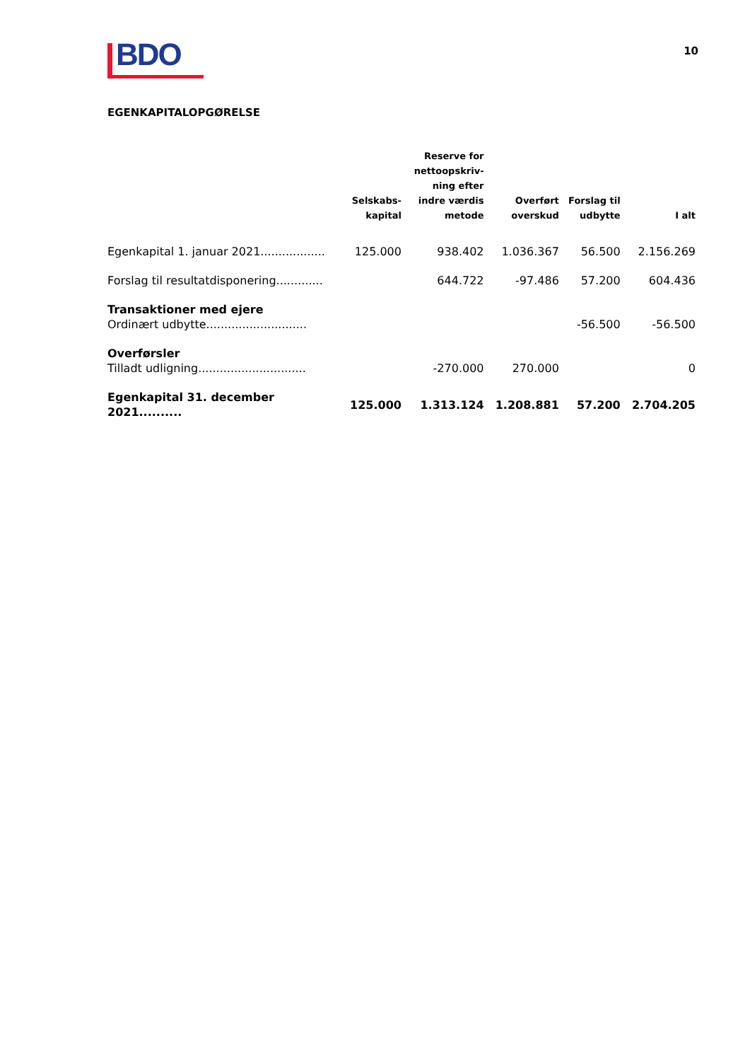BDO
10
EGENKAPITALOPGØRELSE
| | Selskabs- kapital | Reserve for nettoopskriv- ning efter indre værdis metode | Overført overskud | Forslag til udbytte | I alt |
| --- | --- | --- | --- | --- | --- |
| Egenkapital 1. januar 2021.................. | 125.000 | 938.402 | 1.036.367 | 56.500 | 2.156.269 |
| Forslag til resultatdisponering............. | | 644.722 | -97.486 | 57.200 | 604.436 |
| Transaktioner med ejere | | | | | |
| Ordinært udbytte............................ | | | | -56.500 | -56.500 |
| Overførsler | | | | | |
| Tilladt udligning.............................. | | -270.000 | 270.000 | | 0 |
| Egenkapital 31. december 2021.......... | 125.000 | 1.313.124 | 1.208.881 | 57.200 | 2.704.205 |